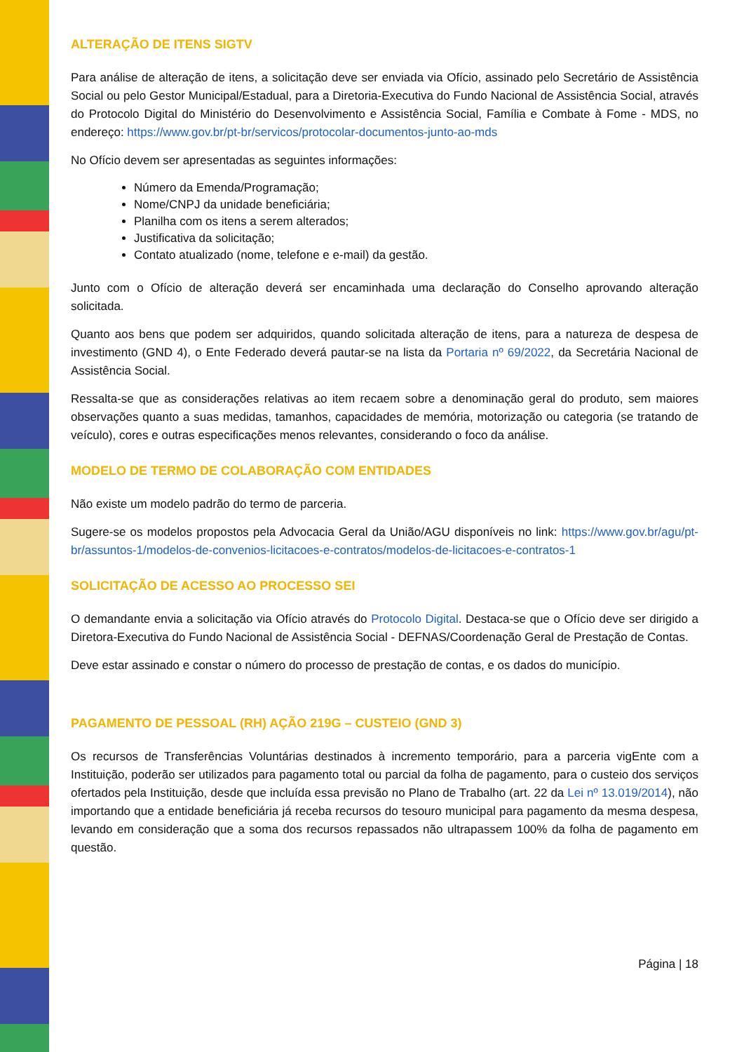ALTERAÇÃO DE ITENS SIGTV
Para análise de alteração de itens, a solicitação deve ser enviada via Ofício, assinado pelo Secretário de Assistência Social ou pelo Gestor Municipal/Estadual, para a Diretoria-Executiva do Fundo Nacional de Assistência Social, através do Protocolo Digital do Ministério do Desenvolvimento e Assistência Social, Família e Combate à Fome - MDS, no endereço: https://www.gov.br/pt-br/servicos/protocolar-documentos-junto-ao-mds
No Ofício devem ser apresentadas as seguintes informações:
Número da Emenda/Programação;
Nome/CNPJ da unidade beneficiária;
Planilha com os itens a serem alterados;
Justificativa da solicitação;
Contato atualizado (nome, telefone e e-mail) da gestão.
Junto com o Ofício de alteração deverá ser encaminhada uma declaração do Conselho aprovando alteração solicitada.
Quanto aos bens que podem ser adquiridos, quando solicitada alteração de itens, para a natureza de despesa de investimento (GND 4), o Ente Federado deverá pautar-se na lista da Portaria nº 69/2022, da Secretária Nacional de Assistência Social.
Ressalta-se que as considerações relativas ao item recaem sobre a denominação geral do produto, sem maiores observações quanto a suas medidas, tamanhos, capacidades de memória, motorização ou categoria (se tratando de veículo), cores e outras especificações menos relevantes, considerando o foco da análise.
MODELO DE TERMO DE COLABORAÇÃO COM ENTIDADES
Não existe um modelo padrão do termo de parceria.
Sugere-se os modelos propostos pela Advocacia Geral da União/AGU disponíveis no link: https://www.gov.br/agu/pt-br/assuntos-1/modelos-de-convenios-licitacoes-e-contratos/modelos-de-licitacoes-e-contratos-1
SOLICITAÇÃO DE ACESSO AO PROCESSO SEI
O demandante envia a solicitação via Ofício através do Protocolo Digital. Destaca-se que o Ofício deve ser dirigido a Diretora-Executiva do Fundo Nacional de Assistência Social - DEFNAS/Coordenação Geral de Prestação de Contas.
Deve estar assinado e constar o número do processo de prestação de contas, e os dados do município.
PAGAMENTO DE PESSOAL (RH) AÇÃO 219G – CUSTEIO (GND 3)
Os recursos de Transferências Voluntárias destinados à incremento temporário, para a parceria vigEnte com a Instituição, poderão ser utilizados para pagamento total ou parcial da folha de pagamento, para o custeio dos serviços ofertados pela Instituição, desde que incluída essa previsão no Plano de Trabalho (art. 22 da Lei nº 13.019/2014), não importando que a entidade beneficiária já receba recursos do tesouro municipal para pagamento da mesma despesa, levando em consideração que a soma dos recursos repassados não ultrapassem 100% da folha de pagamento em questão.
Página | 18